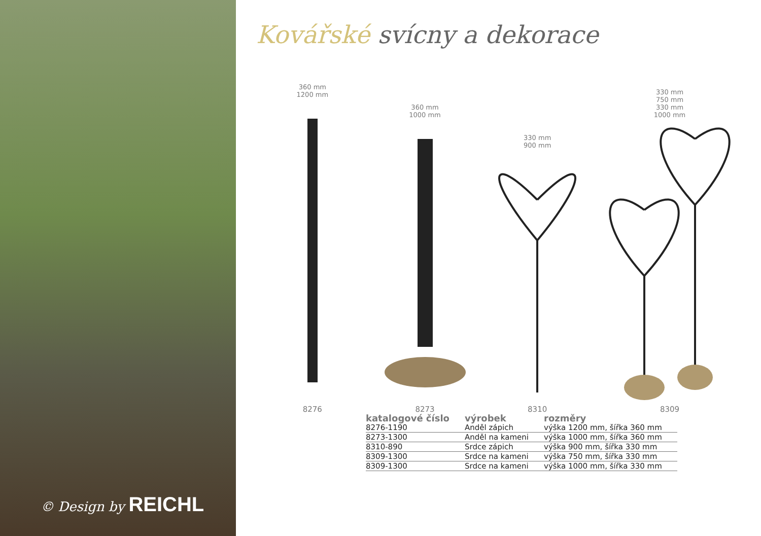© Design by REICHL
Kovářské svícny a dekorace
360 mm
1200 mm
8276
360 mm
1000 mm
8273
330 mm
900 mm
8310
330 mm
750 mm
330 mm
1000 mm
8309
| katalogové číslo | výrobek | rozměry |
| --- | --- | --- |
| 8276-1190 | Anděl zápich | výška 1200 mm, šířka 360 mm |
| 8273-1300 | Anděl na kameni | výška 1000 mm, šířka 360 mm |
| 8310-890 | Srdce zápich | výška 900 mm, šířka 330 mm |
| 8309-1300 | Srdce na kameni | výška 750 mm, šířka 330 mm |
| 8309-1300 | Srdce na kameni | výška 1000 mm, šířka 330 mm |